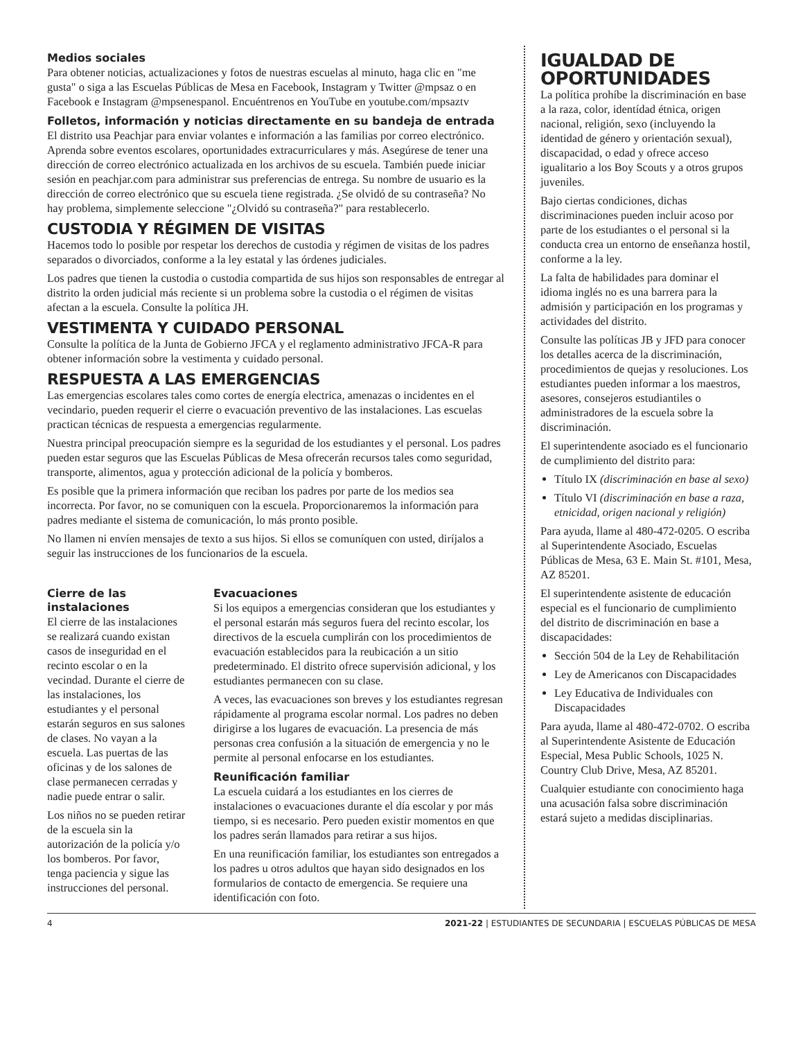Medios sociales
Para obtener noticias, actualizaciones y fotos de nuestras escuelas al minuto, haga clic en "me gusta" o siga a las Escuelas Públicas de Mesa en Facebook, Instagram y Twitter @mpsaz o en Facebook e Instagram @mpsenespanol. Encuéntrenos en YouTube en youtube.com/mpsaztv
Folletos, información y noticias directamente en su bandeja de entrada
El distrito usa Peachjar para enviar volantes e información a las familias por correo electrónico. Aprenda sobre eventos escolares, oportunidades extracurriculares y más. Asegúrese de tener una dirección de correo electrónico actualizada en los archivos de su escuela. También puede iniciar sesión en peachjar.com para administrar sus preferencias de entrega. Su nombre de usuario es la dirección de correo electrónico que su escuela tiene registrada. ¿Se olvidó de su contraseña? No hay problema, simplemente seleccione "¿Olvidó su contraseña?" para restablecerlo.
CUSTODIA Y RÉGIMEN DE VISITAS
Hacemos todo lo posible por respetar los derechos de custodia y régimen de visitas de los padres separados o divorciados, conforme a la ley estatal y las órdenes judiciales.
Los padres que tienen la custodia o custodia compartida de sus hijos son responsables de entregar al distrito la orden judicial más reciente si un problema sobre la custodia o el régimen de visitas afectan a la escuela. Consulte la política JH.
VESTIMENTA Y CUIDADO PERSONAL
Consulte la política de la Junta de Gobierno JFCA y el reglamento administrativo JFCA-R para obtener información sobre la vestimenta y cuidado personal.
RESPUESTA A LAS EMERGENCIAS
Las emergencias escolares tales como cortes de energía electrica, amenazas o incidentes en el vecindario, pueden requerir el cierre o evacuación preventivo de las instalaciones. Las escuelas practican técnicas de respuesta a emergencias regularmente.
Nuestra principal preocupación siempre es la seguridad de los estudiantes y el personal. Los padres pueden estar seguros que las Escuelas Públicas de Mesa ofrecerán recursos tales como seguridad, transporte, alimentos, agua y protección adicional de la policía y bomberos.
Es posible que la primera información que reciban los padres por parte de los medios sea incorrecta. Por favor, no se comuniquen con la escuela. Proporcionaremos la información para padres mediante el sistema de comunicación, lo más pronto posible.
No llamen ni envíen mensajes de texto a sus hijos. Si ellos se comuníquen con usted, diríjalos a seguir las instrucciones de los funcionarios de la escuela.
Cierre de las instalaciones
El cierre de las instalaciones se realizará cuando existan casos de inseguridad en el recinto escolar o en la vecindad. Durante el cierre de las instalaciones, los estudiantes y el personal estarán seguros en sus salones de clases. No vayan a la escuela. Las puertas de las oficinas y de los salones de clase permanecen cerradas y nadie puede entrar o salir.
Los niños no se pueden retirar de la escuela sin la autorización de la policía y/o los bomberos. Por favor, tenga paciencia y sigue las instrucciones del personal.
Evacuaciones
Si los equipos a emergencias consideran que los estudiantes y el personal estarán más seguros fuera del recinto escolar, los directivos de la escuela cumplirán con los procedimientos de evacuación establecidos para la reubicación a un sitio predeterminado. El distrito ofrece supervisión adicional, y los estudiantes permanecen con su clase.
A veces, las evacuaciones son breves y los estudiantes regresan rápidamente al programa escolar normal. Los padres no deben dirigirse a los lugares de evacuación. La presencia de más personas crea confusión a la situación de emergencia y no le permite al personal enfocarse en los estudiantes.
Reunificación familiar
La escuela cuidará a los estudiantes en los cierres de instalaciones o evacuaciones durante el día escolar y por más tiempo, si es necesario. Pero pueden existir momentos en que los padres serán llamados para retirar a sus hijos.
En una reunificación familiar, los estudiantes son entregados a los padres u otros adultos que hayan sido designados en los formularios de contacto de emergencia. Se requiere una identificación con foto.
IGUALDAD DE OPORTUNIDADES
La política prohíbe la discriminación en base a la raza, color, identídad étnica, origen nacional, religión, sexo (incluyendo la identidad de género y orientación sexual), discapacidad, o edad y ofrece acceso igualitario a los Boy Scouts y a otros grupos juveniles.
Bajo ciertas condiciones, dichas discriminaciones pueden incluir acoso por parte de los estudiantes o el personal si la conducta crea un entorno de enseñanza hostil, conforme a la ley.
La falta de habilidades para dominar el idioma inglés no es una barrera para la admisión y participación en los programas y actividades del distrito.
Consulte las políticas JB y JFD para conocer los detalles acerca de la discriminación, procedimientos de quejas y resoluciones. Los estudiantes pueden informar a los maestros, asesores, consejeros estudiantiles o administradores de la escuela sobre la discriminación.
El superintendente asociado es el funcionario de cumplimiento del distrito para:
Título IX (discriminación en base al sexo)
Título VI (discriminación en base a raza, etnicidad, origen nacional y religión)
Para ayuda, llame al 480-472-0205. O escriba al Superintendente Asociado, Escuelas Públicas de Mesa, 63 E. Main St. #101, Mesa, AZ 85201.
El superintendente asistente de educación especial es el funcionario de cumplimiento del distrito de discriminación en base a discapacidades:
Sección 504 de la Ley de Rehabilitación
Ley de Americanos con Discapacidades
Ley Educativa de Individuales con Discapacidades
Para ayuda, llame al 480-472-0702. O escriba al Superintendente Asistente de Educación Especial, Mesa Public Schools, 1025 N. Country Club Drive, Mesa, AZ 85201.
Cualquier estudiante con conocimiento haga una acusación falsa sobre discriminación estará sujeto a medidas disciplinarias.
4 2021-22 | ESTUDIANTES DE SECUNDARIA | ESCUELAS PÚBLICAS DE MESA